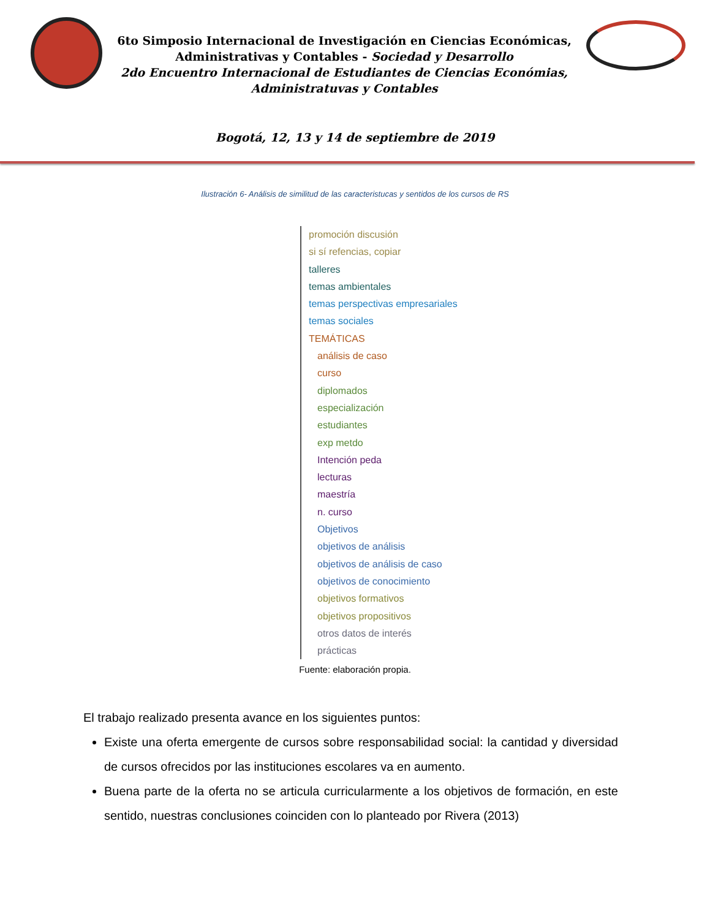6to Simposio Internacional de Investigación en Ciencias Económicas,
Administrativas y Contables - Sociedad y Desarrollo
2do Encuentro Internacional de Estudiantes de Ciencias Económias,
Administratuvas y Contables
Bogotá, 12, 13 y 14 de septiembre de 2019
Ilustración 6- Análisis de similitud de las caracteristucas y sentidos de los cursos de RS
promoción discusión
si sí refencias, copiar
talleres
temas ambientales
temas perspectivas empresariales
temas sociales
TEMÁTICAS
análisis de caso
curso
diplomados
especialización
estudiantes
exp metdo
Intención peda
lecturas
maestría
n. curso
Objetivos
objetivos de análisis
objetivos de análisis de caso
objetivos de conocimiento
objetivos formativos
objetivos propositivos
otros datos de interés
prácticas
Fuente: elaboración propia.
El trabajo realizado presenta avance en los siguientes puntos:
Existe una oferta emergente de cursos sobre responsabilidad social: la cantidad y diversidad de cursos ofrecidos por las instituciones escolares va en aumento.
Buena parte de la oferta no se articula curricularmente a los objetivos de formación, en este sentido, nuestras conclusiones coinciden con lo planteado por Rivera (2013)